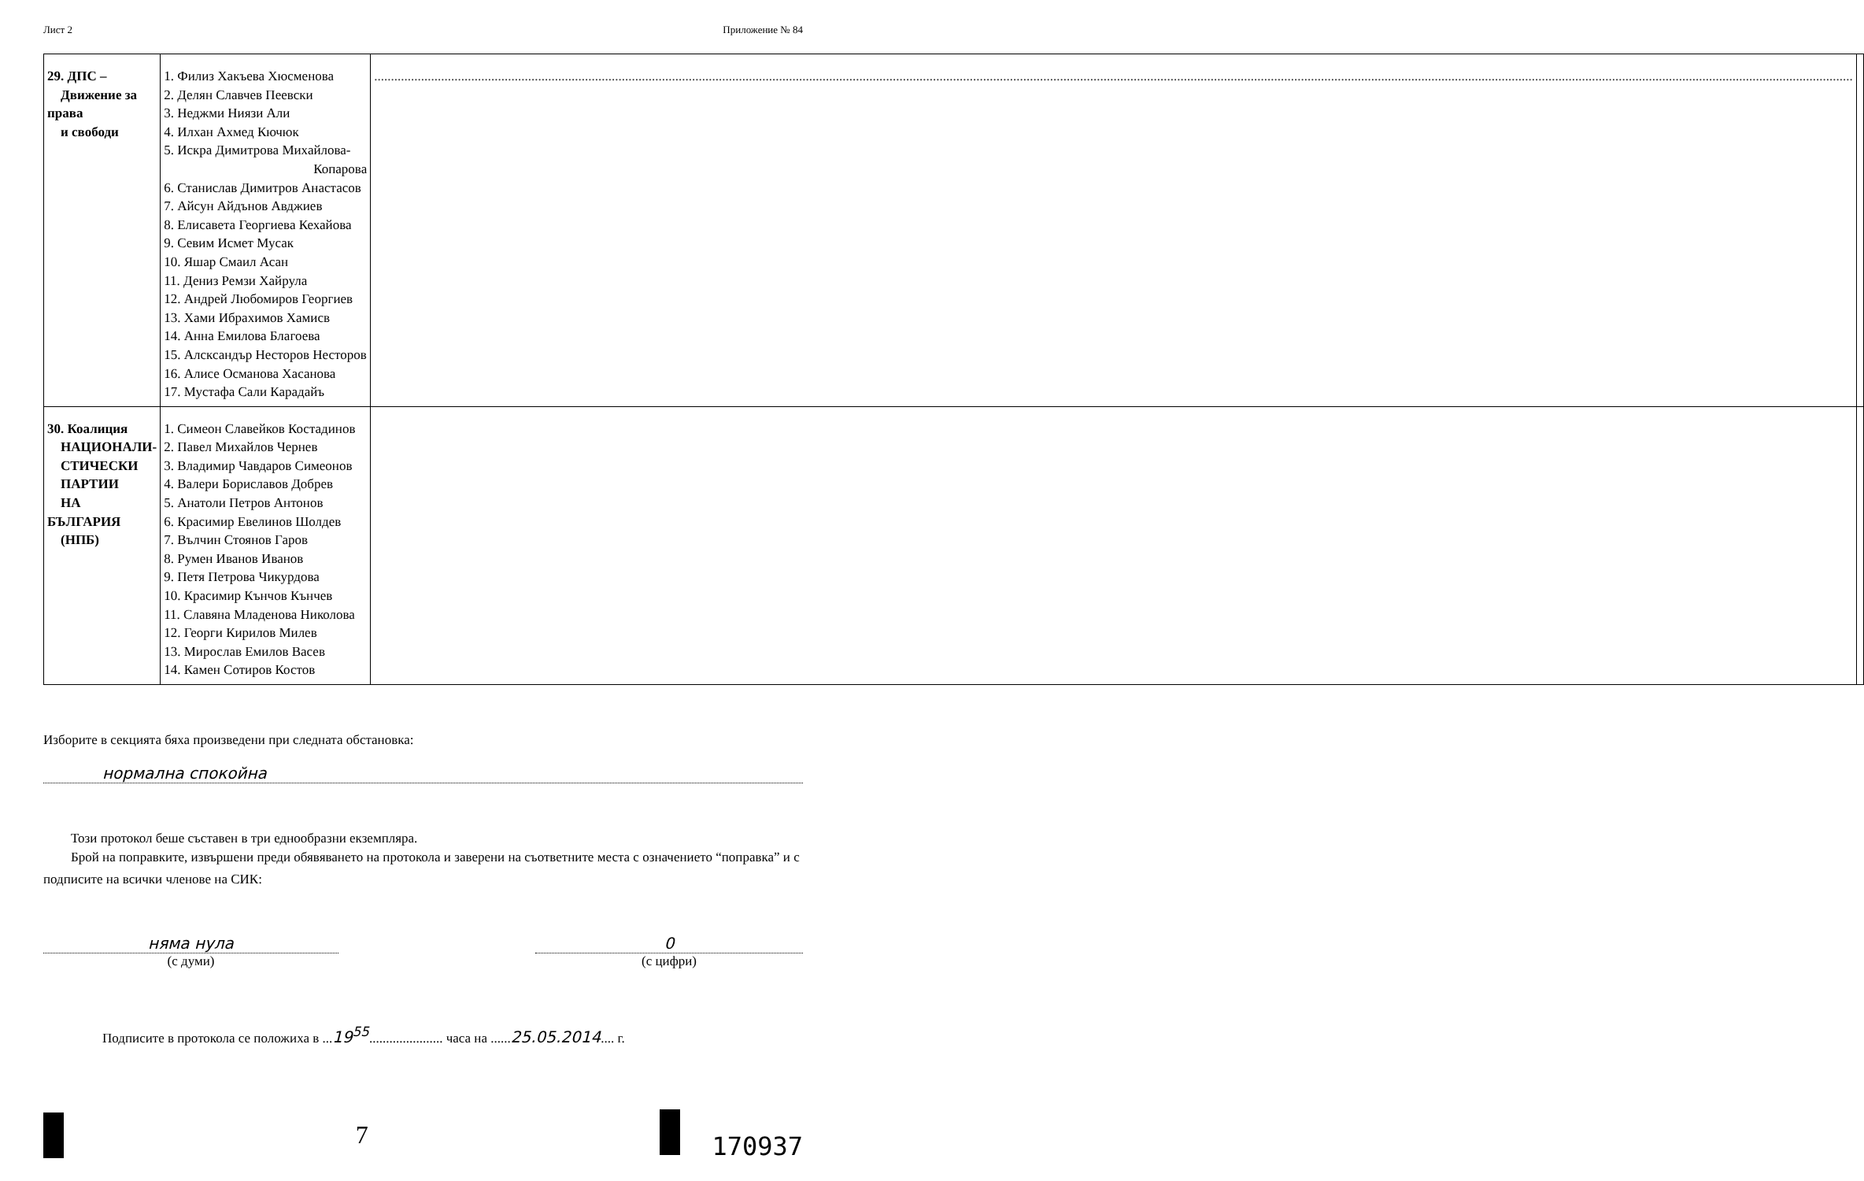Лист 2 Приложение № 84
| 29. ДПС – Движение за права и свободи | 1. Филиз Хакъева Хюсменова 2. Делян Славчев Пеевски 3. Неджми Ниязи Али 4. Илхан Ахмед Кючюк 5. Искра Димитрова Михайлова- Копарова 6. Станислав Димитров Анастасов 7. Айсун Айдънов Авджиев 8. Елисавета Георгиева Кехайова 9. Севим Исмет Мусак 10. Яшар Смаил Асан 11. Дениз Ремзи Хайрула 12. Андрей Любомиров Георгиев 13. Хами Ибрахимов Хамисв 14. Анна Емилова Благоева 15. Алсксандър Несторов Несторов 16. Алисе Османова Хасанова 17. Мустафа Сали Карадайъ | .......................................................................................................................................................................................................................................................................................................................................................................................................................................................... | |
| 30. Коалиция НАЦИОНАЛИ- СТИЧЕСКИ ПАРТИИ НА БЪЛГАРИЯ (НПБ) | 1. Симеон Славейков Костадинов 2. Павел Михайлов Чернев 3. Владимир Чавдаров Симеонов 4. Валери Бориславов Добрев 5. Анатоли Петров Антонов 6. Красимир Евелинов Шолдев 7. Вълчин Стоянов Гаров 8. Румен Иванов Иванов 9. Петя Петрова Чикурдова 10. Красимир Кънчов Кънчев 11. Славяна Младенова Николова 12. Георги Кирилов Милев 13. Мирослав Емилов Васев 14. Камен Сотиров Костов | | |
Изборите в секцията бяха произведени при следната обстановка:
нормална спокойна
Този протокол беше съставен в три еднообразни екземпляра.
Брой на поправките, извършени преди обявяването на протокола и заверени на съответните места с означението “поправка” и с подписите на всички членове на СИК:
няма нула
(с думи)
0
(с цифри)
Подписите в протокола се положиха в ...19<sup>55</sup>...................... часа на ......25.05.2014.... г.
7 170937